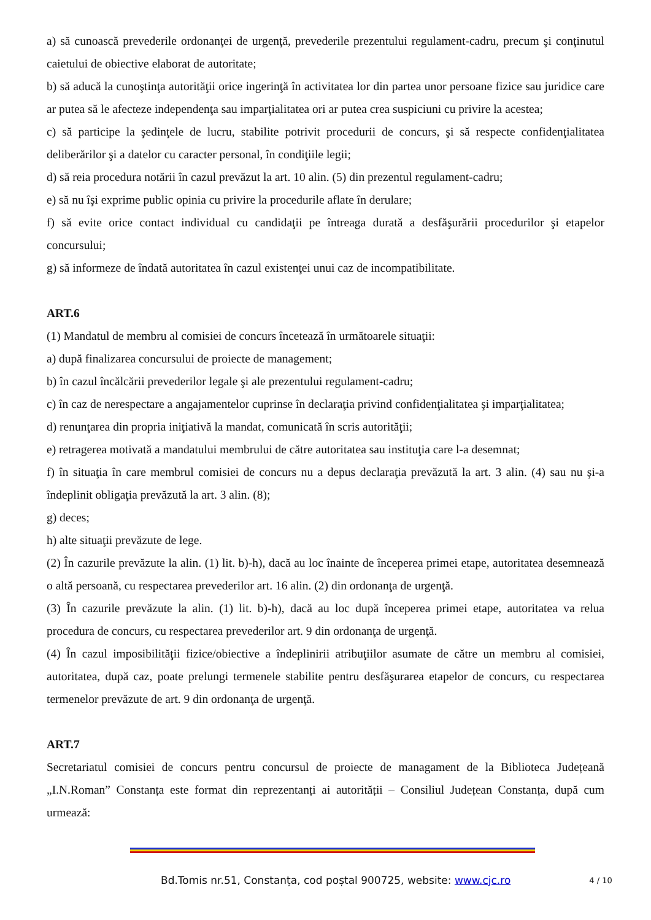a) să cunoască prevederile ordonanţei de urgenţă, prevederile prezentului regulament-cadru, precum şi conţinutul caietului de obiective elaborat de autoritate;
b) să aducă la cunoştinţa autorităţii orice ingerinţă în activitatea lor din partea unor persoane fizice sau juridice care ar putea să le afecteze independenţa sau imparţialitatea ori ar putea crea suspiciuni cu privire la acestea;
c) să participe la şedinţele de lucru, stabilite potrivit procedurii de concurs, şi să respecte confidenţialitatea deliberărilor şi a datelor cu caracter personal, în condiţiile legii;
d) să reia procedura notării în cazul prevăzut la art. 10 alin. (5) din prezentul regulament-cadru;
e) să nu îşi exprime public opinia cu privire la procedurile aflate în derulare;
f) să evite orice contact individual cu candidaţii pe întreaga durată a desfăşurării procedurilor şi etapelor concursului;
g) să informeze de îndată autoritatea în cazul existenţei unui caz de incompatibilitate.
ART.6
(1) Mandatul de membru al comisiei de concurs încetează în următoarele situaţii:
a) după finalizarea concursului de proiecte de management;
b) în cazul încălcării prevederilor legale şi ale prezentului regulament-cadru;
c) în caz de nerespectare a angajamentelor cuprinse în declaraţia privind confidenţialitatea şi imparţialitatea;
d) renunţarea din propria iniţiativă la mandat, comunicată în scris autorităţii;
e) retragerea motivată a mandatului membrului de către autoritatea sau instituţia care l-a desemnat;
f) în situaţia în care membrul comisiei de concurs nu a depus declaraţia prevăzută la art. 3 alin. (4) sau nu şi-a îndeplinit obligaţia prevăzută la art. 3 alin. (8);
g) deces;
h) alte situaţii prevăzute de lege.
(2) În cazurile prevăzute la alin. (1) lit. b)-h), dacă au loc înainte de începerea primei etape, autoritatea desemnează o altă persoană, cu respectarea prevederilor art. 16 alin. (2) din ordonanţa de urgenţă.
(3) În cazurile prevăzute la alin. (1) lit. b)-h), dacă au loc după începerea primei etape, autoritatea va relua procedura de concurs, cu respectarea prevederilor art. 9 din ordonanţa de urgenţă.
(4) În cazul imposibilităţii fizice/obiective a îndeplinirii atribuţiilor asumate de către un membru al comisiei, autoritatea, după caz, poate prelungi termenele stabilite pentru desfăşurarea etapelor de concurs, cu respectarea termenelor prevăzute de art. 9 din ordonanţa de urgenţă.
ART.7
Secretariatul comisiei de concurs pentru concursul de proiecte de managament de la Biblioteca Județeană „I.N.Roman” Constanța este format din reprezentanți ai autorității – Consiliul Județean Constanța, după cum urmează:
Bd.Tomis nr.51, Constanța, cod poștal 900725, website: www.cjc.ro 4 / 10